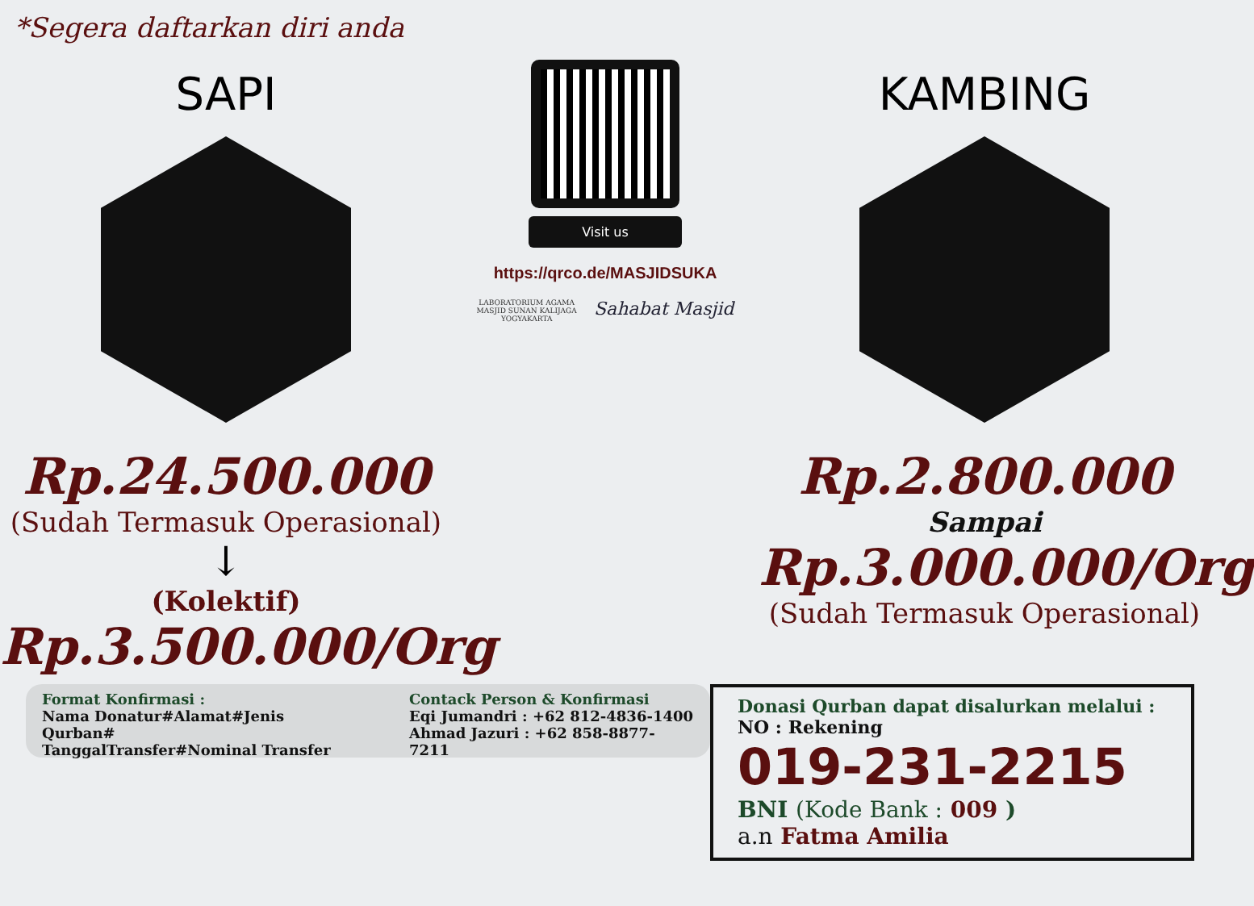*Segera daftarkan diri anda
SAPI
Rp.24.500.000
(Sudah Termasuk Operasional)
↓
(Kolektif)
Rp.3.500.000/Org
Visit us
https://qrco.de/MASJIDSUKA
LABORATORIUM AGAMA
MASJID SUNAN KALIJAGA
YOGYAKARTA
Sahabat Masjid
KAMBING
Rp.2.800.000
Sampai
Rp.3.000.000/Org
(Sudah Termasuk Operasional)
Format Konfirmasi :
Nama Donatur#Alamat#Jenis Qurban#
TanggalTransfer#Nominal Transfer
Contack Person & Konfirmasi
Eqi Jumandri : +62 812-4836-1400
Ahmad Jazuri : +62 858-8877-7211
Donasi Qurban dapat disalurkan melalui :
NO : Rekening
019-231-2215
BNI (Kode Bank : 009 )
a.n Fatma Amilia